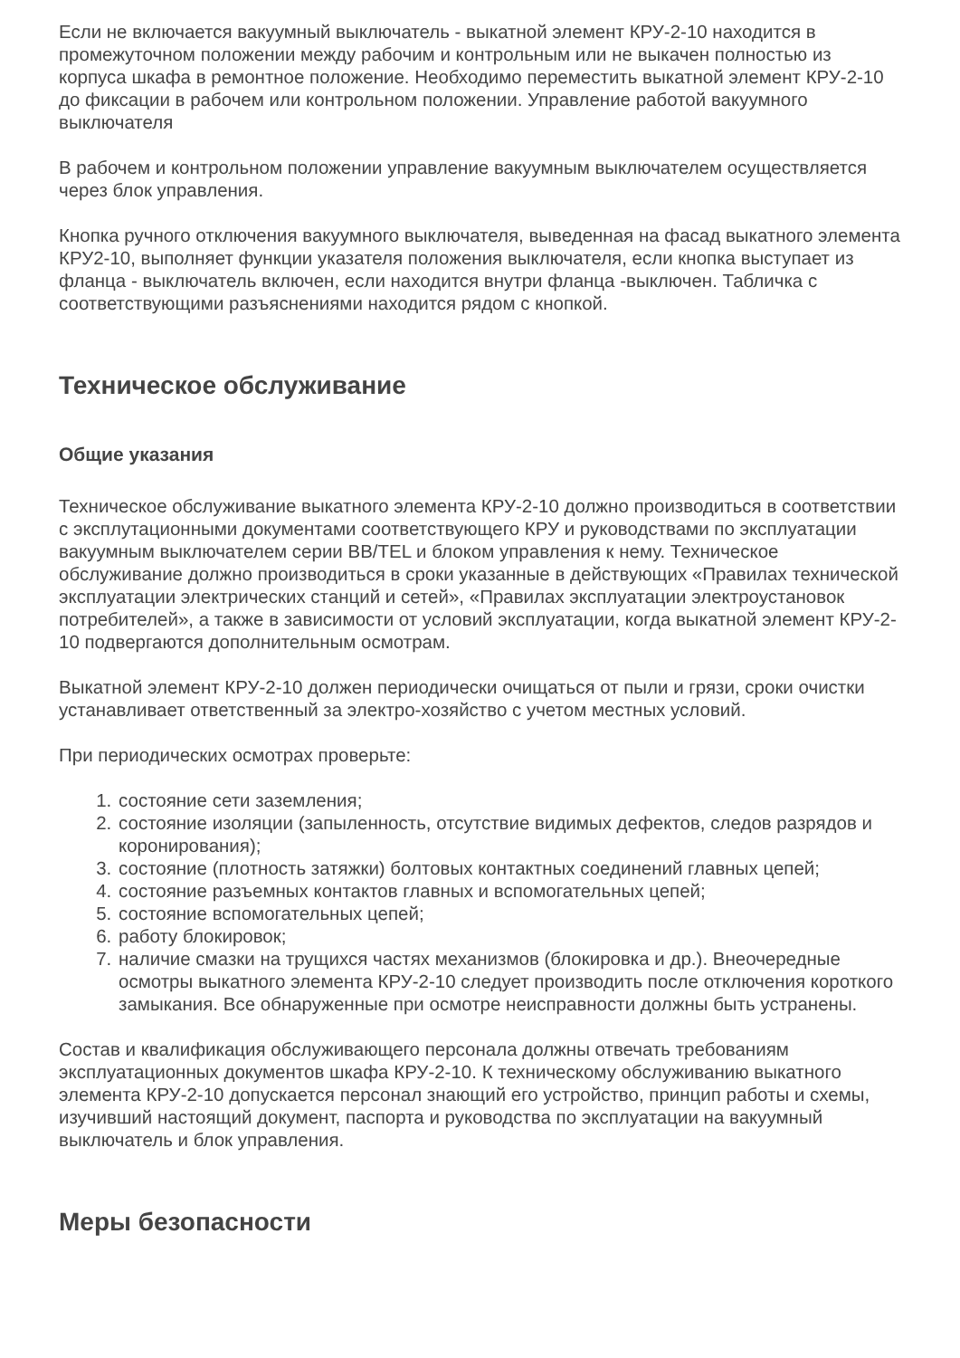Если не включается вакуумный выключатель - выкатной элемент КРУ-2-10 находится в промежуточном положении между рабочим и контрольным или не выкачен полностью из корпуса шкафа в ремонтное положение. Необходимо переместить выкатной элемент КРУ-2-10 до фиксации в рабочем или контрольном положении. Управление работой вакуумного выключателя
В рабочем и контрольном положении управление вакуумным выключателем осуществляется через блок управления.
Кнопка ручного отключения вакуумного выключателя, выведенная на фасад выкатного элемента КРУ2-10, выполняет функции указателя положения выключателя, если кнопка выступает из фланца - выключатель включен, если находится внутри фланца -выключен. Табличка с соответствующими разъяснениями находится рядом с кнопкой.
Техническое обслуживание
Общие указания
Техническое обслуживание выкатного элемента КРУ-2-10 должно производиться в соответствии с эксплутационными документами соответствующего КРУ и руководствами по эксплуатации вакуумным выключателем серии BB/TEL и блоком управления к нему. Техническое обслуживание должно производиться в сроки указанные в действующих «Правилах технической эксплуатации электрических станций и сетей», «Правилах эксплуатации электроустановок потребителей», а также в зависимости от условий эксплуатации, когда выкатной элемент КРУ-2-10 подвергаются дополнительным осмотрам.
Выкатной элемент КРУ-2-10 должен периодически очищаться от пыли и грязи, сроки очистки устанавливает ответственный за электро-хозяйство с учетом местных условий.
При периодических осмотрах проверьте:
1. состояние сети заземления;
2. состояние изоляции (запыленность, отсутствие видимых дефектов, следов разрядов и коронирования);
3. состояние (плотность затяжки) болтовых контактных соединений главных цепей;
4. состояние разъемных контактов главных и вспомогательных цепей;
5. состояние вспомогательных цепей;
6. работу блокировок;
7. наличие смазки на трущихся частях механизмов (блокировка и др.). Внеочередные осмотры выкатного элемента КРУ-2-10 следует производить после отключения короткого замыкания. Все обнаруженные при осмотре неисправности должны быть устранены.
Состав и квалификация обслуживающего персонала должны отвечать требованиям эксплуатационных документов шкафа КРУ-2-10. К техническому обслуживанию выкатного элемента КРУ-2-10 допускается персонал знающий его устройство, принцип работы и схемы, изучивший настоящий документ, паспорта и руководства по эксплуатации на вакуумный выключатель и блок управления.
Меры безопасности